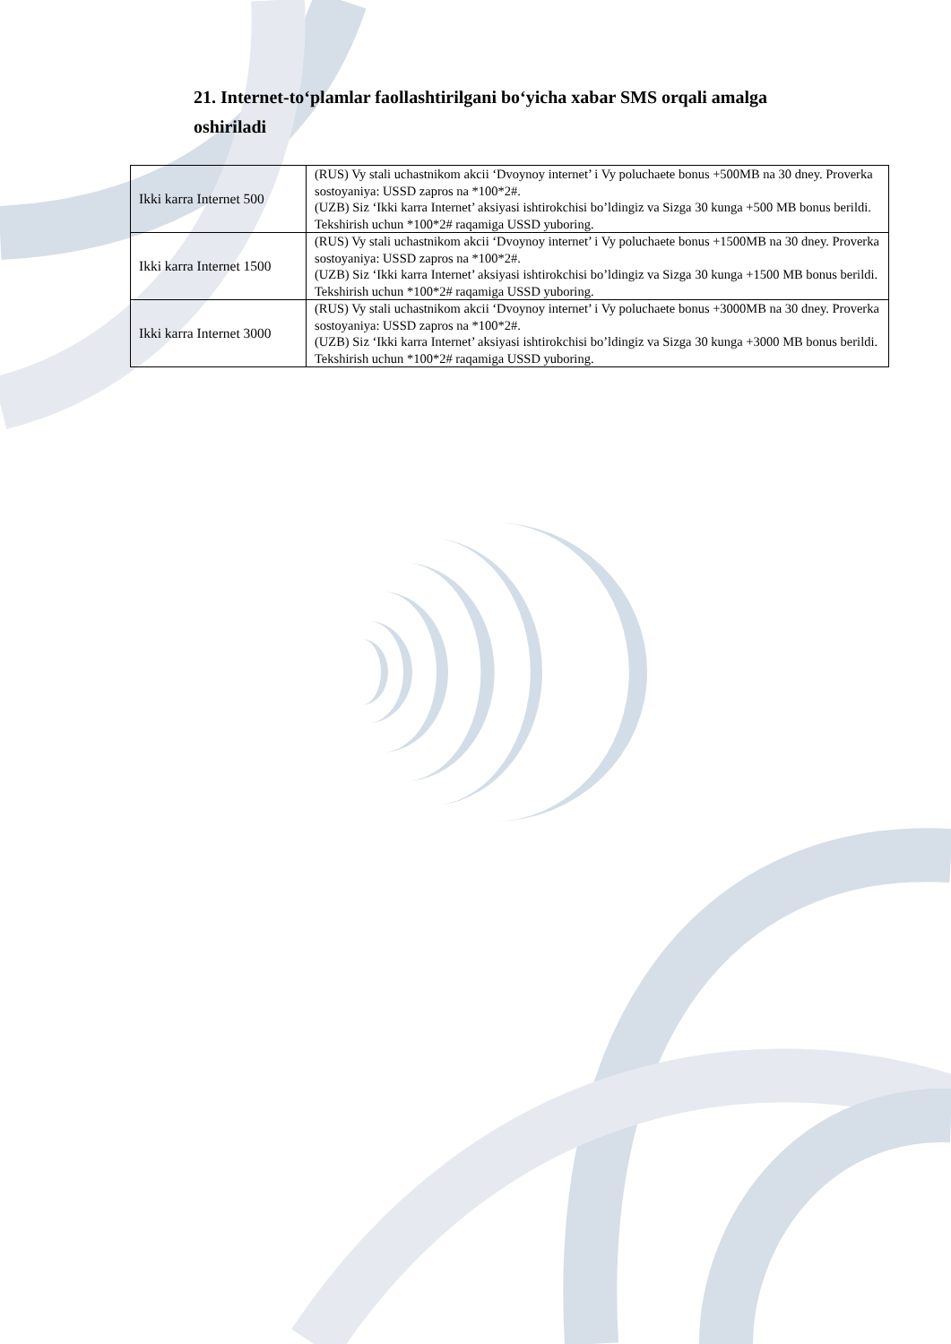21. Internet-to‘plamlar faollashtirilgani bo‘yicha xabar SMS orqali amalga oshiriladi
| Ikki karra Internet 500 | (RUS) Vy stali uchastnikom akcii ‘Dvoynoy internet’ i Vy poluchaete bonus +500MB na 30 dney. Proverka sostoyaniya: USSD zapros na *100*2#. (UZB) Siz ‘Ikki karra Internet’ aksiyasi ishtirokchisi bo’ldingiz va Sizga 30 kunga +500 MB bonus berildi. Tekshirish uchun *100*2# raqamiga USSD yuboring. |
| Ikki karra Internet 1500 | (RUS) Vy stali uchastnikom akcii ‘Dvoynoy internet’ i Vy poluchaete bonus +1500MB na 30 dney. Proverka sostoyaniya: USSD zapros na *100*2#. (UZB) Siz ‘Ikki karra Internet’ aksiyasi ishtirokchisi bo’ldingiz va Sizga 30 kunga +1500 MB bonus berildi. Tekshirish uchun *100*2# raqamiga USSD yuboring. |
| Ikki karra Internet 3000 | (RUS) Vy stali uchastnikom akcii ‘Dvoynoy internet’ i Vy poluchaete bonus +3000MB na 30 dney. Proverka sostoyaniya: USSD zapros na *100*2#. (UZB) Siz ‘Ikki karra Internet’ aksiyasi ishtirokchisi bo’ldingiz va Sizga 30 kunga +3000 MB bonus berildi. Tekshirish uchun *100*2# raqamiga USSD yuboring. |